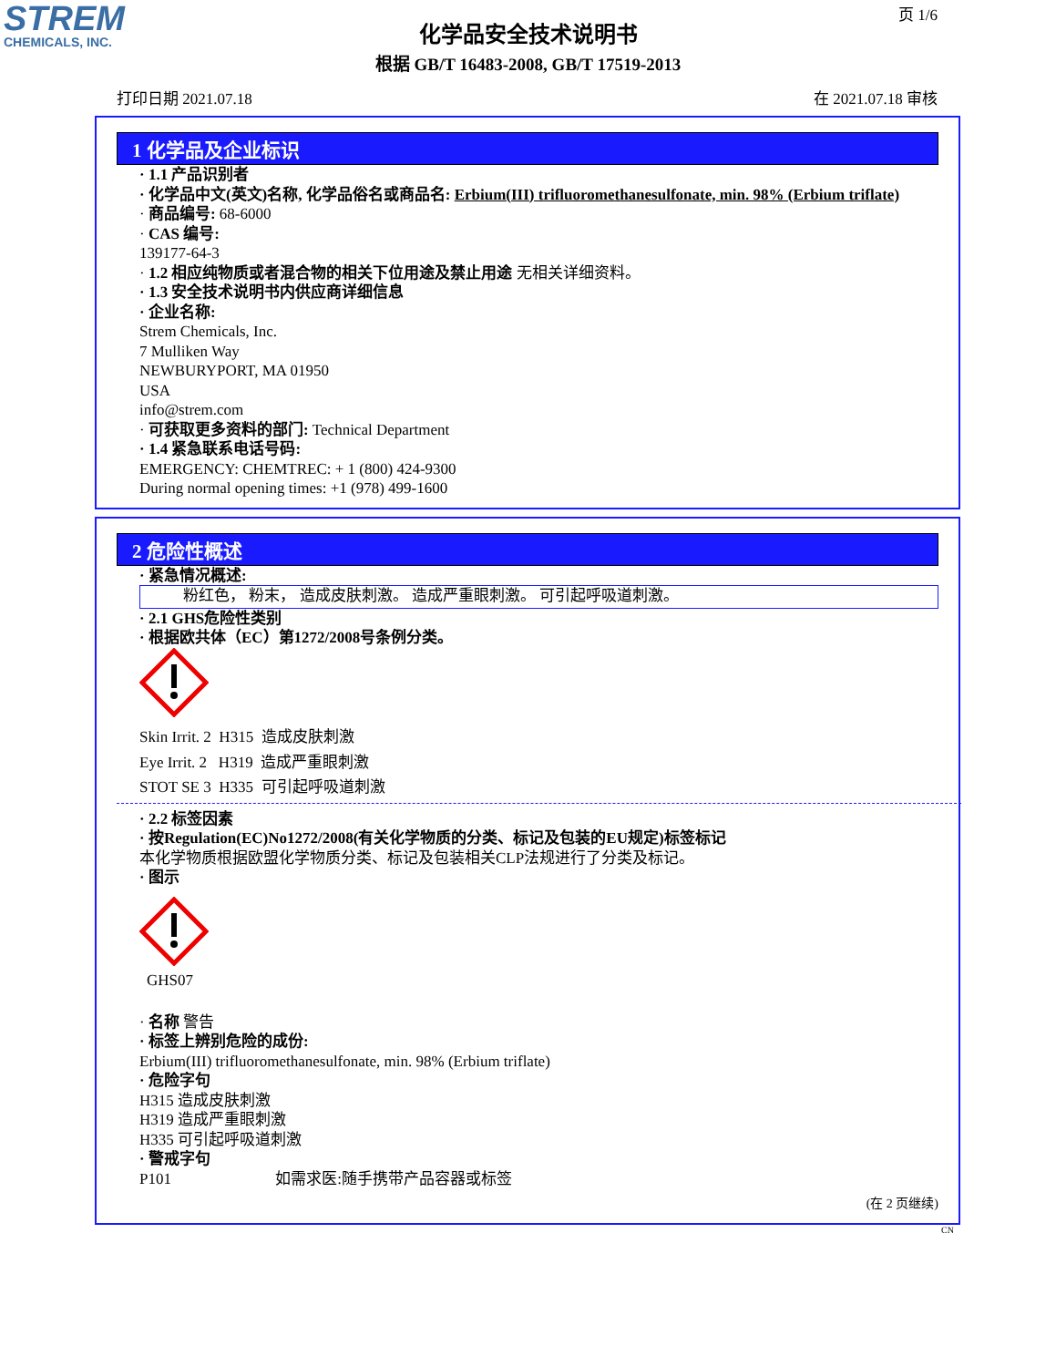STREM
CHEMICALS, INC.
页 1/6
化学品安全技术说明书
根据 GB/T 16483-2008, GB/T 17519-2013
打印日期 2021.07.18 在 2021.07.18 审核
1 化学品及企业标识
· 1.1 产品识别者
· 化学品中文(英文)名称, 化学品俗名或商品名: Erbium(III) trifluoromethanesulfonate, min. 98% (Erbium triflate)
· 商品编号: 68-6000
· CAS 编号:
139177-64-3
· 1.2 相应纯物质或者混合物的相关下位用途及禁止用途 无相关详细资料。
· 1.3 安全技术说明书内供应商详细信息
· 企业名称:
Strem Chemicals, Inc.
7 Mulliken Way
NEWBURYPORT, MA 01950
USA
info@strem.com
· 可获取更多资料的部门: Technical Department
· 1.4 紧急联系电话号码:
EMERGENCY: CHEMTREC: + 1 (800) 424-9300
During normal opening times: +1 (978) 499-1600
2 危险性概述
· 紧急情况概述:
粉红色， 粉末， 造成皮肤刺激。 造成严重眼刺激。 可引起呼吸道刺激。
· 2.1 GHS危险性类别
· 根据欧共体（EC）第1272/2008号条例分类。
Skin Irrit. 2 H315 造成皮肤刺激
Eye Irrit. 2 H319 造成严重眼刺激
STOT SE 3 H335 可引起呼吸道刺激
· 2.2 标签因素
· 按Regulation(EC)No1272/2008(有关化学物质的分类、标记及包装的EU规定)标签标记
本化学物质根据欧盟化学物质分类、标记及包装相关CLP法规进行了分类及标记。
· 图示
GHS07
· 名称 警告
· 标签上辨别危险的成份:
Erbium(III) trifluoromethanesulfonate, min. 98% (Erbium triflate)
· 危险字句
H315 造成皮肤刺激
H319 造成严重眼刺激
H335 可引起呼吸道刺激
· 警戒字句
P101 如需求医:随手携带产品容器或标签
(在 2 页继续)
CN